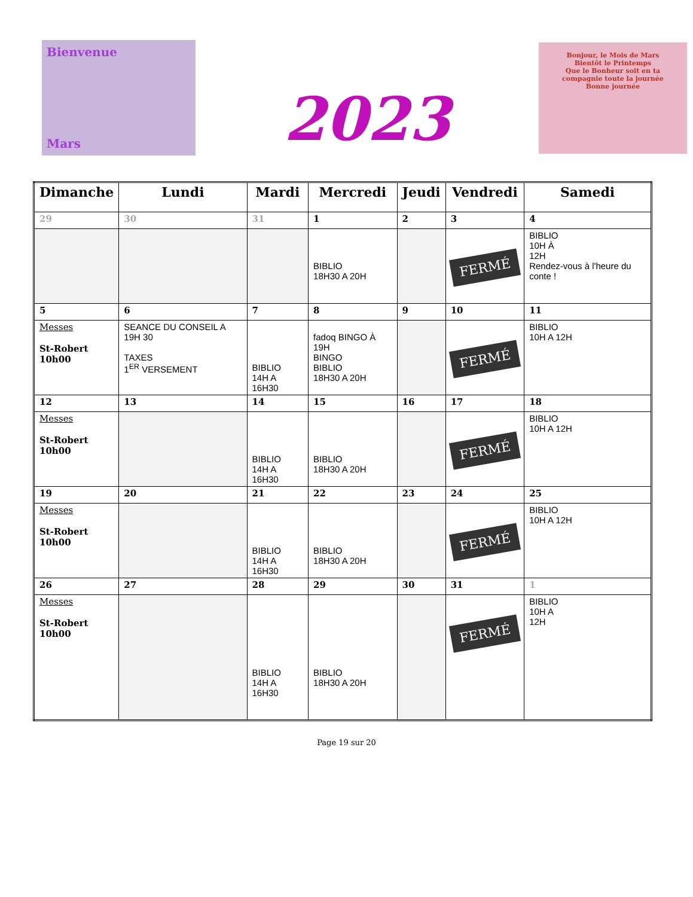Bienvenue
Mars
2023
Bonjour, le Mois de Mars
Bientôt le Printemps
Que le Bonheur soit en ta compagnie toute la journée
Bonne journée
| Dimanche | Lundi | Mardi | Mercredi | Jeudi | Vendredi | Samedi |
| --- | --- | --- | --- | --- | --- | --- |
| 29 | 30 | 31 | 1 | 2 | 3 | 4 |
| | | | BIBLIO 18H30 A 20H | | FERMÉ | BIBLIO 10H À 12H Rendez-vous à l'heure du conte ! |
| 5 | 6 | 7 | 8 | 9 | 10 | 11 |
| Messes St-Robert 10h00 | SEANCE DU CONSEIL A 19H 30 TAXES 1<sup>ER</sup> VERSEMENT | BIBLIO 14H A 16H30 | fadoq BINGO À 19H BINGO BIBLIO 18H30 A 20H | | FERMÉ | BIBLIO 10H A 12H |
| 12 | 13 | 14 | 15 | 16 | 17 | 18 |
| Messes St-Robert 10h00 | | BIBLIO 14H A 16H30 | BIBLIO 18H30 A 20H | | FERMÉ | BIBLIO 10H A 12H |
| 19 | 20 | 21 | 22 | 23 | 24 | 25 |
| Messes St-Robert 10h00 | | BIBLIO 14H A 16H30 | BIBLIO 18H30 A 20H | | FERMÉ | BIBLIO 10H A 12H |
| 26 | 27 | 28 | 29 | 30 | 31 | 1 |
| Messes St-Robert 10h00 | | BIBLIO 14H A 16H30 | BIBLIO 18H30 A 20H | | FERMÉ | BIBLIO 10H A 12H |
Page 19 sur 20